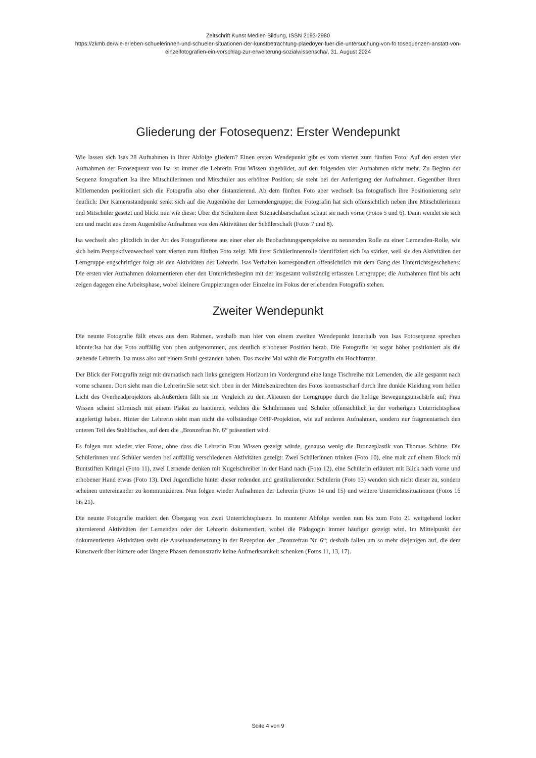Zeitschrift Kunst Medien Bildung, ISSN 2193-2980
https://zkmb.de/wie-erleben-schuelerinnen-und-schueler-situationen-der-kunstbetrachtung-plaedoyer-fuer-die-untersuchung-von-fo tosequenzen-anstatt-von-einzelfotografien-ein-vorschlag-zur-erweiterung-sozialwissenscha/, 31. August 2024
Gliederung der Fotosequenz: Erster Wendepunkt
Wie lassen sich Isas 28 Aufnahmen in ihrer Abfolge gliedern? Einen ersten Wendepunkt gibt es vom vierten zum fünften Foto: Auf den ersten vier Aufnahmen der Fotosequenz von Isa ist immer die Lehrerin Frau Wissen abgebildet, auf den folgenden vier Aufnahmen nicht mehr. Zu Beginn der Sequenz fotografiert Isa ihre Mitschülerinnen und Mitschüler aus erhöhter Position; sie steht bei der Anfertigung der Aufnahmen. Gegenüber ihren Mitlernenden positioniert sich die Fotografin also eher distanzierend. Ab dem fünften Foto aber wechselt Isa fotografisch ihre Positionierung sehr deutlich: Der Kamerastandpunkt senkt sich auf die Augenhöhe der Lernendengruppe; die Fotografin hat sich offensichtlich neben ihre Mitschülerinnen und Mitschüler gesetzt und blickt nun wie diese: Über die Schultern ihrer Sitznachbarschaften schaut sie nach vorne (Fotos 5 und 6). Dann wendet sie sich um und macht aus deren Augenhöhe Aufnahmen von den Aktivitäten der Schülerschaft (Fotos 7 und 8).
Isa wechselt also plötzlich in der Art des Fotografierens aus einer eher als Beobachtungsperspektive zu nennenden Rolle zu einer Lernenden-Rolle, wie sich beim Perspektivenwechsel vom vierten zum fünften Foto zeigt. Mit ihrer Schülerinnenrolle identifiziert sich Isa stärker, weil sie den Aktivitäten der Lerngruppe engschrittiger folgt als den Aktivitäten der Lehrerin. Isas Verhalten korrespondiert offensichtlich mit dem Gang des Unterrichtsgeschehens: Die ersten vier Aufnahmen dokumentieren eher den Unterrichtsbeginn mit der insgesamt vollständig erfassten Lerngruppe; die Aufnahmen fünf bis acht zeigen dagegen eine Arbeitsphase, wobei kleinere Gruppierungen oder Einzelne im Fokus der erlebenden Fotografin stehen.
Zweiter Wendepunkt
Die neunte Fotografie fällt etwas aus dem Rahmen, weshalb man hier von einem zweiten Wendepunkt innerhalb von Isas Fotosequenz sprechen könnte:Isa hat das Foto auffällig von oben aufgenommen, aus deutlich erhobener Position herab. Die Fotografin ist sogar höher positioniert als die stehende Lehrerin, Isa muss also auf einem Stuhl gestanden haben. Das zweite Mal wählt die Fotografin ein Hochformat.
Der Blick der Fotografin zeigt mit dramatisch nach links geneigtem Horizont im Vordergrund eine lange Tischreihe mit Lernenden, die alle gespannt nach vorne schauen. Dort sieht man die Lehrerin:Sie setzt sich oben in der Mittelsenkrechten des Fotos kontrastscharf durch ihre dunkle Kleidung vom hellen Licht des Overheadprojektors ab.Außerdem fällt sie im Vergleich zu den Akteuren der Lerngruppe durch die heftige Bewegungsunschärfe auf; Frau Wissen scheint stürmisch mit einem Plakat zu hantieren, welches die Schülerinnen und Schüler offensichtlich in der vorherigen Unterrichtsphase angefertigt haben. Hinter der Lehrerin sieht man nicht die vollständige OHP-Projektion, wie auf anderen Aufnahmen, sondern nur fragmentarisch den unteren Teil des Stahltisches, auf dem die „Bronzefrau Nr. 6“ präsentiert wird.
Es folgen nun wieder vier Fotos, ohne dass die Lehrerin Frau Wissen gezeigt würde, genauso wenig die Bronzeplastik von Thomas Schütte. Die Schülerinnen und Schüler werden bei auffällig verschiedenen Aktivitäten gezeigt: Zwei Schülerinnen trinken (Foto 10), eine malt auf einem Block mit Buntstiften Kringel (Foto 11), zwei Lernende denken mit Kugelschreiber in der Hand nach (Foto 12), eine Schülerin erläutert mit Blick nach vorne und erhobener Hand etwas (Foto 13). Drei Jugendliche hinter dieser redenden und gestikulierenden Schülerin (Foto 13) wenden sich nicht dieser zu, sondern scheinen untereinander zu kommunizieren. Nun folgen wieder Aufnahmen der Lehrerin (Fotos 14 und 15) und weitere Unterrichtssituationen (Fotos 16 bis 21).
Die neunte Fotografie markiert den Übergang von zwei Unterrichtsphasen. In munterer Abfolge werden nun bis zum Foto 21 weitgehend locker alternierend Aktivitäten der Lernenden oder der Lehrerin dokumentiert, wobei die Pädagogin immer häufiger gezeigt wird. Im Mittelpunkt der dokumentierten Aktivitäten steht die Auseinandersetzung in der Rezeption der „Bronzefrau Nr. 6“; deshalb fallen um so mehr diejenigen auf, die dem Kunstwerk über kürzere oder längere Phasen demonstrativ keine Aufmerksamkeit schenken (Fotos 11, 13, 17).
Seite 4 von 9